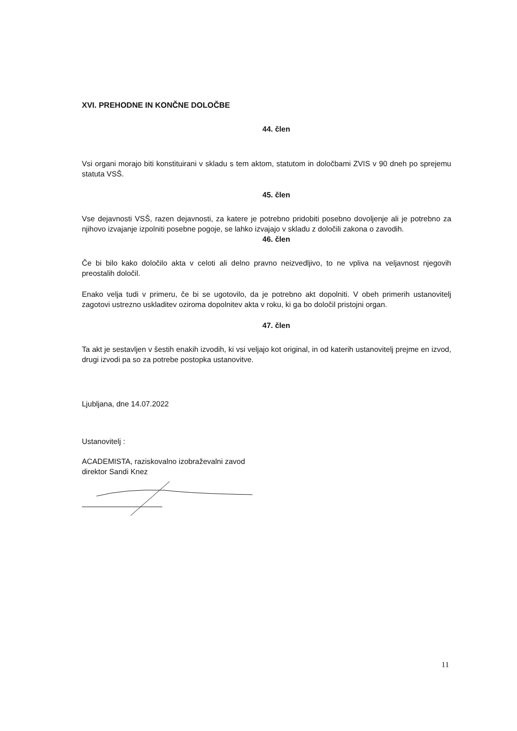XVI. PREHODNE IN KONČNE DOLOČBE
44. člen
Vsi organi morajo biti konstituirani v skladu s tem aktom, statutom in določbami ZVIS v 90 dneh po sprejemu statuta VSŠ.
45. člen
Vse dejavnosti VSŠ, razen dejavnosti, za katere je potrebno pridobiti posebno dovoljenje ali je potrebno za njihovo izvajanje izpolniti posebne pogoje, se lahko izvajajo v skladu z določili zakona o zavodih.
46. člen
Če bi bilo kako določilo akta v celoti ali delno pravno neizvedljivo, to ne vpliva na veljavnost njegovih preostalih določil.
Enako velja tudi v primeru, če bi se ugotovilo, da je potrebno akt dopolniti. V obeh primerih ustanovitelj zagotovi ustrezno uskladitev oziroma dopolnitev akta v roku, ki ga bo določil pristojni organ.
47. člen
Ta akt je sestavljen v šestih enakih izvodih, ki vsi veljajo kot original, in od katerih ustanovitelj prejme en izvod, drugi izvodi pa so za potrebe postopka ustanovitve.
Ljubljana, dne 14.07.2022
Ustanovitelj :
ACADEMISTA, raziskovalno izobraževalni zavod
direktor Sandi Knez
11